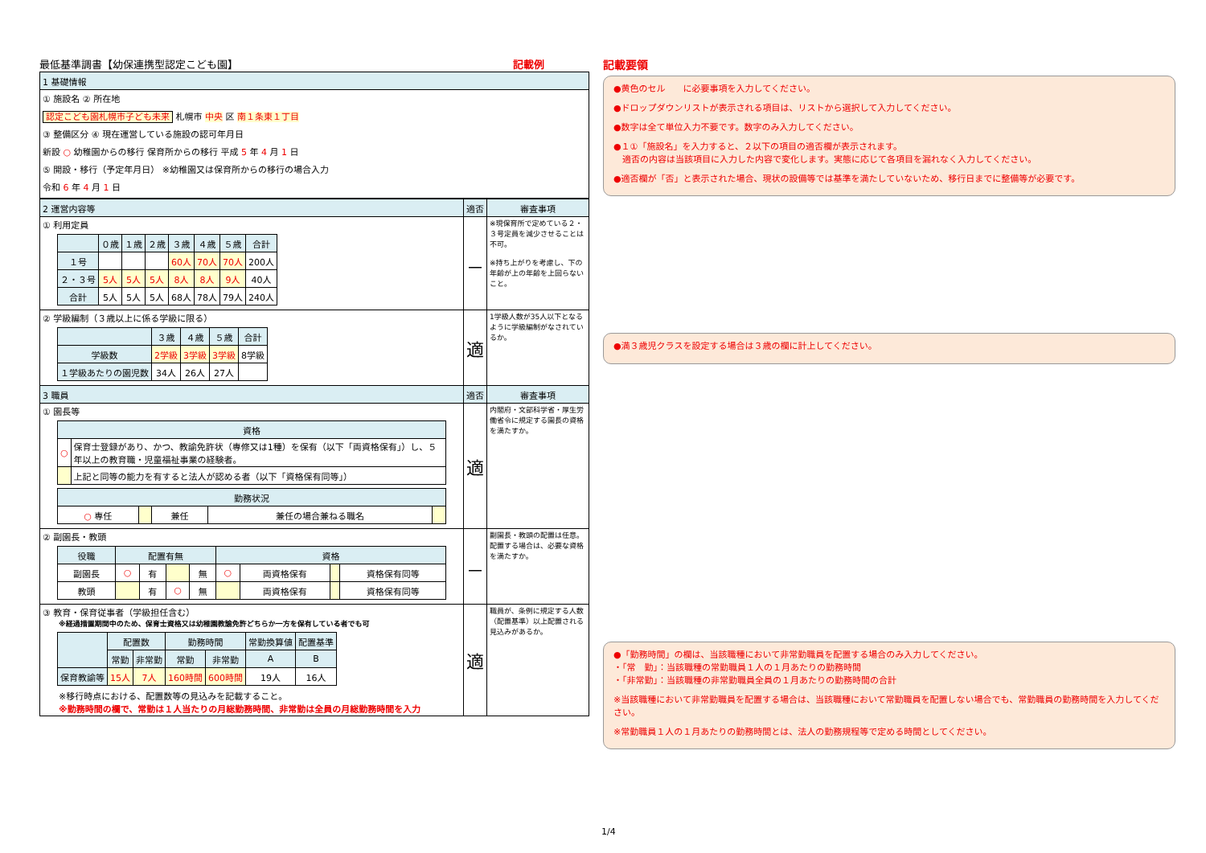最低基準調書【幼保連携型認定こども園】 記載例
| 1 基礎情報 |
| ① 施設名 ② 所在地 認定こども園札幌市子ども未来 札幌市 中央 区 南１条東１丁目 ③ 整備区分 ④ 現在運営している施設の認可年月日 新設 ○ 幼稚園からの移行 保育所からの移行 平成 5 年 4 月 1 日 ⑤ 開設・移行（予定年月日） ※幼稚園又は保育所からの移行の場合入力 令和 6 年 4 月 1 日 |
| 2 運営内容等 | 適否 | 審査事項 |
| ① 利用定員 / / ０歳 / １歳 / ２歳 / ３歳 / ４歳 / ５歳 / 合計 / / --- / --- / --- / --- / --- / --- / --- / --- / / １号 / / / / 60人 / 70人 / 70人 / 200人 / / ２・３号 / 5人 / 5人 / 5人 / 8人 / 8人 / 9人 / 40人 / / 合計 / 5人 / 5人 / 5人 / 68人 / 78人 / 79人 / 240人 / | － | ※現保育所で定めている２・３号定員を減少させることは不可。 ※持ち上がりを考慮し、下の年齢が上の年齢を上回らないこと。 |
| ② 学級編制（３歳以上に係る学級に限る） / / ３歳 / ４歳 / ５歳 / 合計 / / --- / --- / --- / --- / --- / / 学級数 / 2学級 / 3学級 / 3学級 / 8学級 / / １学級あたりの園児数 / 34人 / 26人 / 27人 / / | 適 | 1学級人数が35人以下となるように学級編制がなされているか。 |
| 3 職員 | 適否 | 審査事項 |
| ① 園長等 / 資格 / / / --- / --- / / ○ / 保育士登録があり、かつ、教諭免許状（専修又は1種）を保有（以下「両資格保有」）し、５年以上の教育職・児童福祉事業の経験者。 / / / 上記と同等の能力を有すると法人が認める者（以下「資格保有同等」） / / 勤務状況 / / / / / / --- / --- / --- / --- / --- / / ○ 専任 / / 兼任 / 兼任の場合兼ねる職名 / / | 適 | 内閣府・文部科学省・厚生労働省令に規定する園長の資格を満たすか。 |
| ② 副園長・教頭 / 役職 / 配置有無 / / / / 資格 / / / / / --- / --- / --- / --- / --- / --- / --- / --- / --- / / 副園長 / ○ / 有 / / 無 / ○ / 両資格保有 / / 資格保有同等 / / 教頭 / / 有 / ○ / 無 / / 両資格保有 / / 資格保有同等 / | － | 副園長・教頭の配置は任意。 配置する場合は、必要な資格を満たすか。 |
| ③ 教育・保育従事者（学級担任含む） ※経過措置期間中のため、保育士資格又は幼稚園教諭免許どちらか一方を保有している者でも可 / / 配置数 / / 勤務時間 / / 常勤換算値 / 配置基準 / / --- / --- / --- / --- / --- / --- / --- / / / 常勤 / 非常勤 / 常勤 / 非常勤 / A / B / / 保育教諭等 / 15人 / 7人 / 160時間 / 600時間 / 19人 / 16人 / ※移行時点における、配置数等の見込みを記載すること。 ※勤務時間の欄で、常勤は１人当たりの月総勤務時間、非常勤は全員の月総勤務時間を入力 | 適 | 職員が、条例に規定する人数（配置基準）以上配置される見込みがあるか。 |
記載要領
●黄色のセル　　に必要事項を入力してください。
●ドロップダウンリストが表示される項目は、リストから選択して入力してください。
●数字は全て単位入力不要です。数字のみ入力してください。
●１①「施設名」を入力すると、２以下の項目の適否欄が表示されます。
　適否の内容は当該項目に入力した内容で変化します。実態に応じて各項目を漏れなく入力してください。
●適否欄が「否」と表示された場合、現状の設備等では基準を満たしていないため、移行日までに整備等が必要です。
●満３歳児クラスを設定する場合は３歳の欄に計上してください。
●「勤務時間」の欄は、当該職種において非常勤職員を配置する場合のみ入力してください。
・「常　勤」：当該職種の常勤職員１人の１月あたりの勤務時間
・「非常勤」：当該職種の非常勤職員全員の１月あたりの勤務時間の合計
※当該職種において非常勤職員を配置する場合は、当該職種において常勤職員を配置しない場合でも、常勤職員の勤務時間を入力してください。
※常勤職員１人の１月あたりの勤務時間とは、法人の勤務規程等で定める時間としてください。
1/4